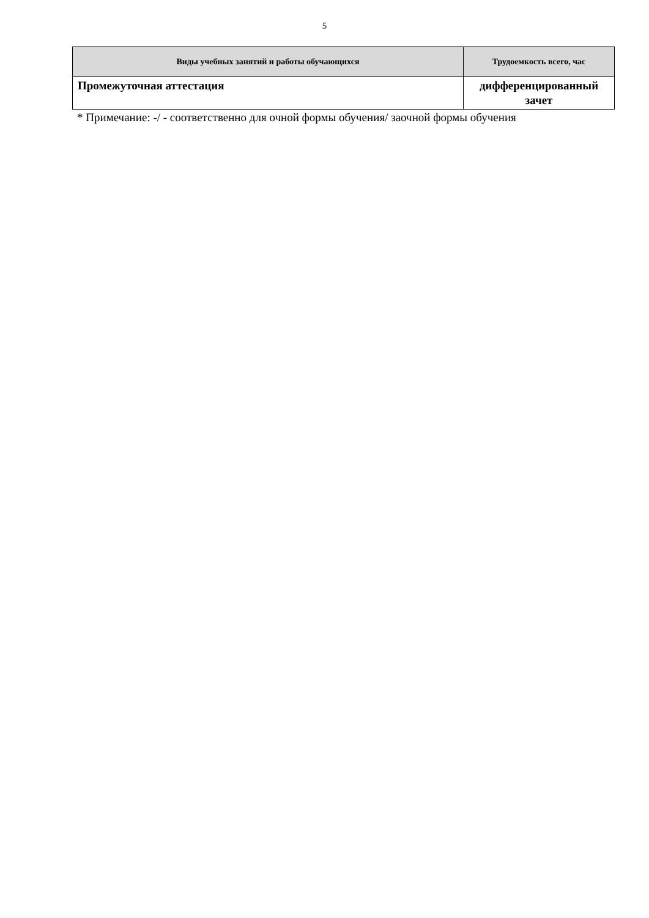5
| Виды учебных занятий и работы обучающихся | Трудоемкость всего, час |
| --- | --- |
| Промежуточная аттестация | дифференцированный зачет |
* Примечание: -/ - соответственно для очной формы обучения/ заочной формы обучения